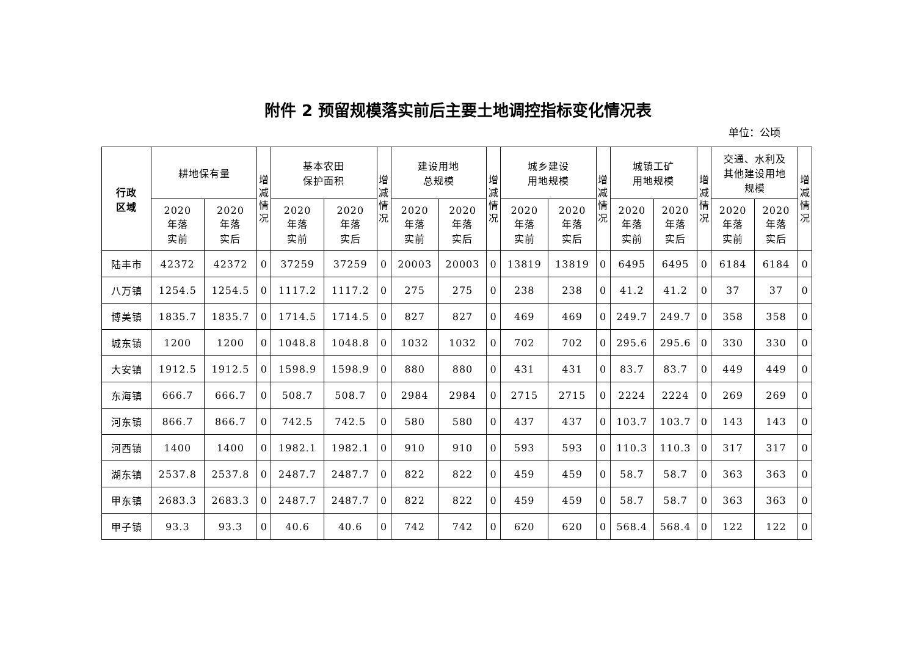附件 2 预留规模落实前后主要土地调控指标变化情况表
单位：公顷
| 行政 区域 | 耕地保有量 | | 增 减 情 况 | 基本农田 保护面积 | | 增 减 情 况 | 建设用地 总规模 | | 增 减 情 况 | 城乡建设 用地规模 | | 增 减 情 况 | 城镇工矿 用地规模 | | 增 减 情 况 | 交通、水利及 其他建设用地 规模 | | 增 减 情 况 |
| --- | --- | --- | --- | --- | --- | --- | --- | --- | --- | --- | --- | --- | --- | --- | --- | --- | --- | --- |
| | 2020 年落 实前 | 2020 年落 实后 | | 2020 年落 实前 | 2020 年落 实后 | | 2020 年落 实前 | 2020 年落 实后 | | 2020 年落 实前 | 2020 年落 实后 | | 2020 年落 实前 | 2020 年落 实后 | | 2020 年落 实前 | 2020 年落 实后 | |
| 陆丰市 | 42372 | 42372 | 0 | 37259 | 37259 | 0 | 20003 | 20003 | 0 | 13819 | 13819 | 0 | 6495 | 6495 | 0 | 6184 | 6184 | 0 |
| 八万镇 | 1254.5 | 1254.5 | 0 | 1117.2 | 1117.2 | 0 | 275 | 275 | 0 | 238 | 238 | 0 | 41.2 | 41.2 | 0 | 37 | 37 | 0 |
| 博美镇 | 1835.7 | 1835.7 | 0 | 1714.5 | 1714.5 | 0 | 827 | 827 | 0 | 469 | 469 | 0 | 249.7 | 249.7 | 0 | 358 | 358 | 0 |
| 城东镇 | 1200 | 1200 | 0 | 1048.8 | 1048.8 | 0 | 1032 | 1032 | 0 | 702 | 702 | 0 | 295.6 | 295.6 | 0 | 330 | 330 | 0 |
| 大安镇 | 1912.5 | 1912.5 | 0 | 1598.9 | 1598.9 | 0 | 880 | 880 | 0 | 431 | 431 | 0 | 83.7 | 83.7 | 0 | 449 | 449 | 0 |
| 东海镇 | 666.7 | 666.7 | 0 | 508.7 | 508.7 | 0 | 2984 | 2984 | 0 | 2715 | 2715 | 0 | 2224 | 2224 | 0 | 269 | 269 | 0 |
| 河东镇 | 866.7 | 866.7 | 0 | 742.5 | 742.5 | 0 | 580 | 580 | 0 | 437 | 437 | 0 | 103.7 | 103.7 | 0 | 143 | 143 | 0 |
| 河西镇 | 1400 | 1400 | 0 | 1982.1 | 1982.1 | 0 | 910 | 910 | 0 | 593 | 593 | 0 | 110.3 | 110.3 | 0 | 317 | 317 | 0 |
| 湖东镇 | 2537.8 | 2537.8 | 0 | 2487.7 | 2487.7 | 0 | 822 | 822 | 0 | 459 | 459 | 0 | 58.7 | 58.7 | 0 | 363 | 363 | 0 |
| 甲东镇 | 2683.3 | 2683.3 | 0 | 2487.7 | 2487.7 | 0 | 822 | 822 | 0 | 459 | 459 | 0 | 58.7 | 58.7 | 0 | 363 | 363 | 0 |
| 甲子镇 | 93.3 | 93.3 | 0 | 40.6 | 40.6 | 0 | 742 | 742 | 0 | 620 | 620 | 0 | 568.4 | 568.4 | 0 | 122 | 122 | 0 |